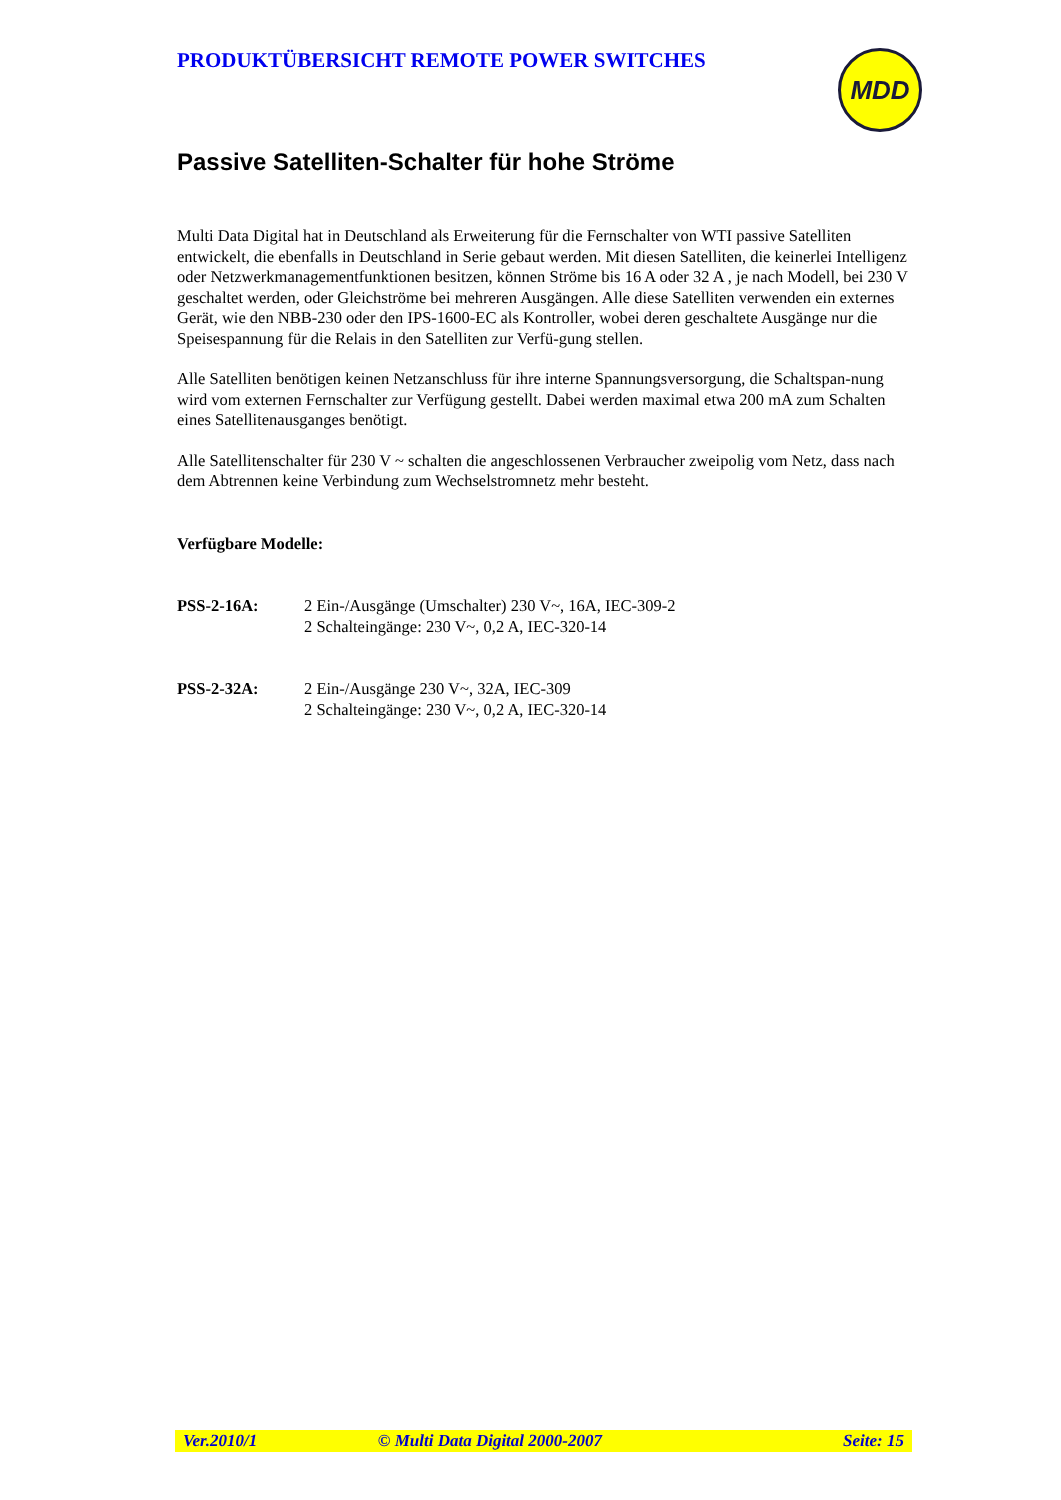PRODUKTÜBERSICHT REMOTE POWER SWITCHES
MDD
Passive Satelliten-Schalter für hohe Ströme
Multi Data Digital hat in Deutschland als Erweiterung für die Fernschalter von WTI passive Satelliten entwickelt, die ebenfalls in Deutschland in Serie gebaut werden. Mit diesen Satelliten, die keinerlei Intelligenz oder Netzwerkmanagementfunktionen besitzen, können Ströme bis 16 A oder 32 A , je nach Modell, bei 230 V geschaltet werden, oder Gleichströme bei mehreren Ausgängen. Alle diese Satelliten verwenden ein externes Gerät, wie den NBB-230 oder den IPS-1600-EC als Kontroller, wobei deren geschaltete Ausgänge nur die Speisespannung für die Relais in den Satelliten zur Verfü-gung stellen.
Alle Satelliten benötigen keinen Netzanschluss für ihre interne Spannungsversorgung, die Schaltspan-nung wird vom externen Fernschalter zur Verfügung gestellt. Dabei werden maximal etwa 200 mA zum Schalten eines Satellitenausganges benötigt.
Alle Satellitenschalter für 230 V ~ schalten die angeschlossenen Verbraucher zweipolig vom Netz, dass nach dem Abtrennen keine Verbindung zum Wechselstromnetz mehr besteht.
Verfügbare Modelle:
PSS-2-16A: 2 Ein-/Ausgänge (Umschalter) 230 V~, 16A, IEC-309-2
2 Schalteingänge: 230 V~, 0,2 A, IEC-320-14
PSS-2-32A: 2 Ein-/Ausgänge 230 V~, 32A, IEC-309
2 Schalteingänge: 230 V~, 0,2 A, IEC-320-14
Ver.2010/1 © Multi Data Digital 2000-2007 Seite: 15